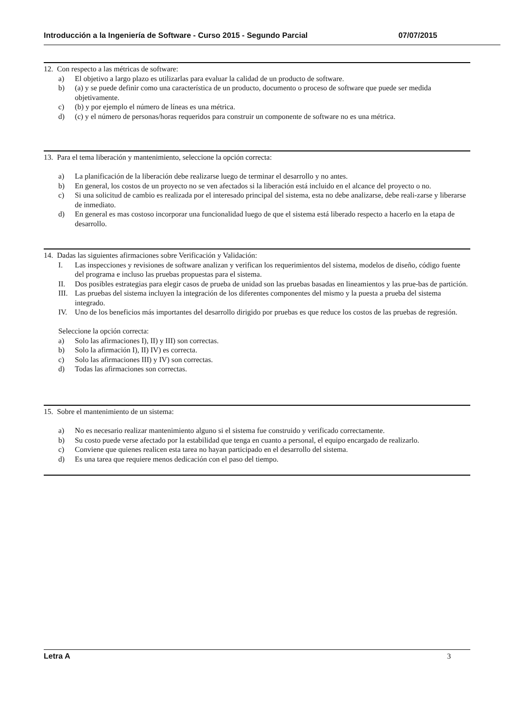Introducción a la Ingeniería de Software - Curso 2015 - Segundo Parcial 07/07/2015
12. Con respecto a las métricas de software:
a) El objetivo a largo plazo es utilizarlas para evaluar la calidad de un producto de software.
b) (a) y se puede definir como una característica de un producto, documento o proceso de software que puede ser medida objetivamente.
c) (b) y por ejemplo el número de líneas es una métrica.
d) (c) y el número de personas/horas requeridos para construir un componente de software no es una métrica.
13. Para el tema liberación y mantenimiento, seleccione la opción correcta:
a) La planificación de la liberación debe realizarse luego de terminar el desarrollo y no antes.
b) En general, los costos de un proyecto no se ven afectados si la liberación está incluido en el alcance del proyecto o no.
c) Si una solicitud de cambio es realizada por el interesado principal del sistema, esta no debe analizarse, debe reali-zarse y liberarse de inmediato.
d) En general es mas costoso incorporar una funcionalidad luego de que el sistema está liberado respecto a hacerlo en la etapa de desarrollo.
14. Dadas las siguientes afirmaciones sobre Verificación y Validación:
I. Las inspecciones y revisiones de software analizan y verifican los requerimientos del sistema, modelos de diseño, código fuente del programa e incluso las pruebas propuestas para el sistema.
II. Dos posibles estrategias para elegir casos de prueba de unidad son las pruebas basadas en lineamientos y las prue-bas de partición.
III. Las pruebas del sistema incluyen la integración de los diferentes componentes del mismo y la puesta a prueba del sistema integrado.
IV. Uno de los beneficios más importantes del desarrollo dirigido por pruebas es que reduce los costos de las pruebas de regresión.
Seleccione la opción correcta:
a) Solo las afirmaciones I), II) y III) son correctas.
b) Solo la afirmación I), II) IV) es correcta.
c) Solo las afirmaciones III) y IV) son correctas.
d) Todas las afirmaciones son correctas.
15. Sobre el mantenimiento de un sistema:
a) No es necesario realizar mantenimiento alguno si el sistema fue construido y verificado correctamente.
b) Su costo puede verse afectado por la estabilidad que tenga en cuanto a personal, el equipo encargado de realizarlo.
c) Conviene que quienes realicen esta tarea no hayan participado en el desarrollo del sistema.
d) Es una tarea que requiere menos dedicación con el paso del tiempo.
Letra A 3